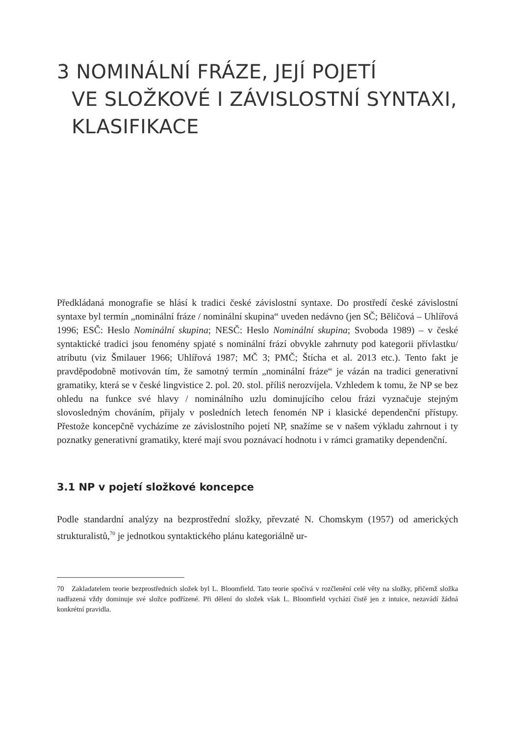3 NOMINÁLNÍ FRÁZE, JEJÍ POJETÍ
VE SLOŽKOVÉ I ZÁVISLOSTNÍ SYNTAXI,
KLASIFIKACE
Předkládaná monografie se hlásí k tradici české závislostní syntaxe. Do prostředí české závislostní syntaxe byl termín „nominální fráze / nominální skupina“ uveden nedávno (jen SČ; Běličová – Uhlířová 1996; ESČ: Heslo Nominální skupina; NESČ: Heslo Nominální skupina; Svoboda 1989) – v české syntaktické tradici jsou fenomény spjaté s nominální frází obvykle zahrnuty pod kategorii přívlastku/ atributu (viz Šmilauer 1966; Uhlířová 1987; MČ 3; PMČ; Štícha et al. 2013 etc.). Tento fakt je pravděpodobně motivován tím, že samotný termín „nominální fráze“ je vázán na tradici generativní gramatiky, která se v české lingvistice 2. pol. 20. stol. příliš nerozvíjela. Vzhledem k tomu, že NP se bez ohledu na funkce své hlavy / nominálního uzlu dominujícího celou frázi vyznačuje stejným slovosledným chováním, přijaly v posledních letech fenomén NP i klasické dependenční přístupy. Přestože koncepčně vycházíme ze závislostního pojetí NP, snažíme se v našem výkladu zahrnout i ty poznatky generativní gramatiky, které mají svou poznávací hodnotu i v rámci gramatiky dependenční.
3.1 NP v pojetí složkové koncepce
Podle standardní analýzy na bezprostřední složky, převzaté N. Chomskym (1957) od amerických strukturalistů,<sup>70</sup> je jednotkou syntaktického plánu kategoriálně ur-
70 Zakladatelem teorie bezprostředních složek byl L. Bloomfield. Tato teorie spočívá v rozčlenění celé věty na složky, přičemž složka nadřazená vždy dominuje své složce podřízené. Při dělení do složek však L. Bloomfield vychází čistě jen z intuice, nezavádí žádná konkrétní pravidla.